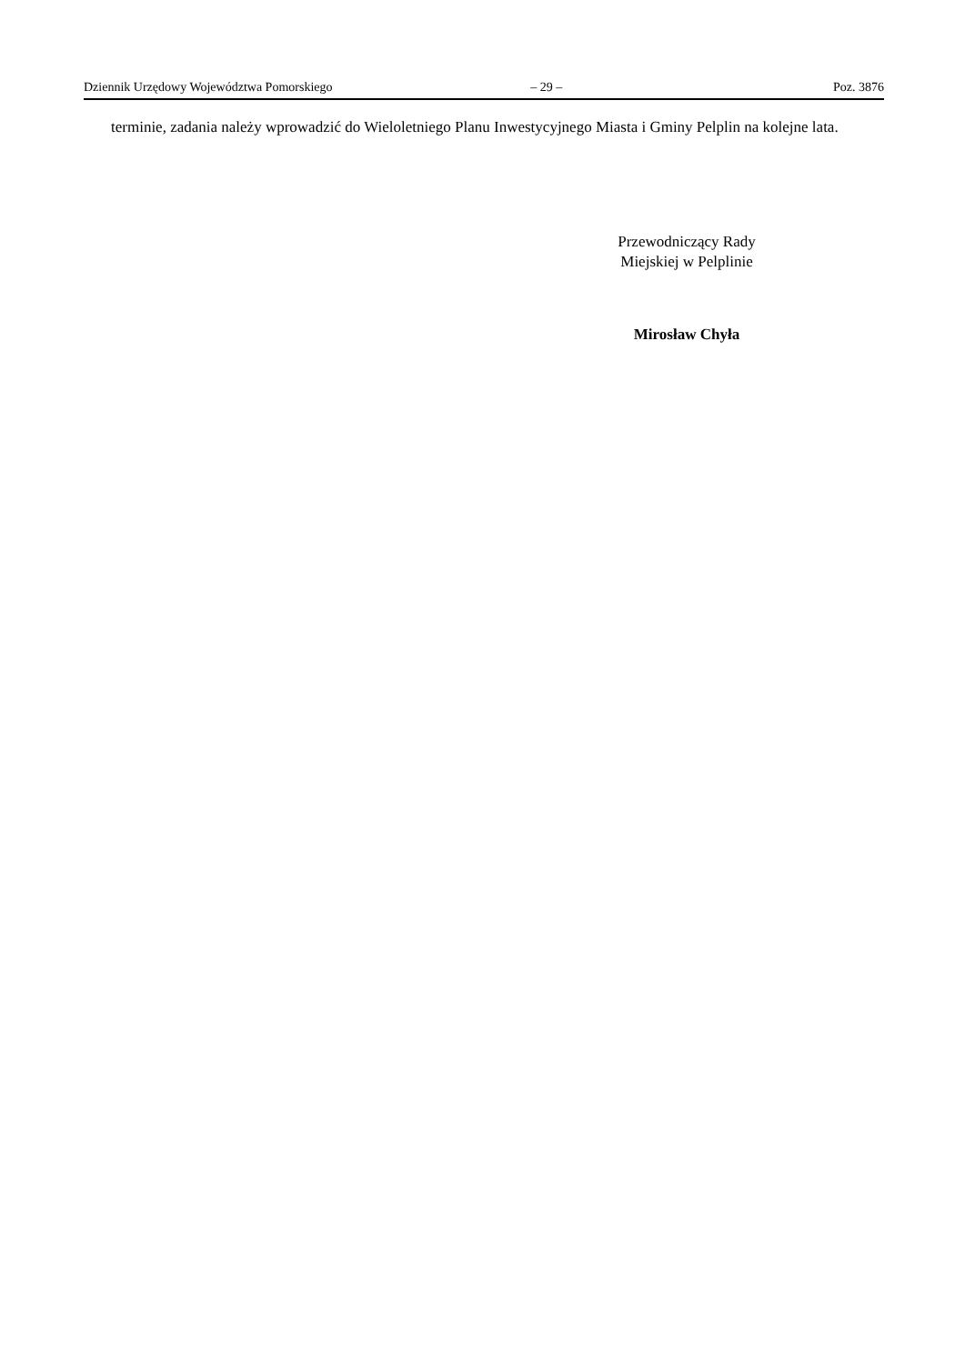Dziennik Urzędowy Województwa Pomorskiego – 29 – Poz. 3876
terminie, zadania należy wprowadzić do Wieloletniego Planu Inwestycyjnego Miasta i Gminy Pelplin na kolejne lata.
Przewodniczący Rady
Miejskiej w Pelplinie
Mirosław Chyła